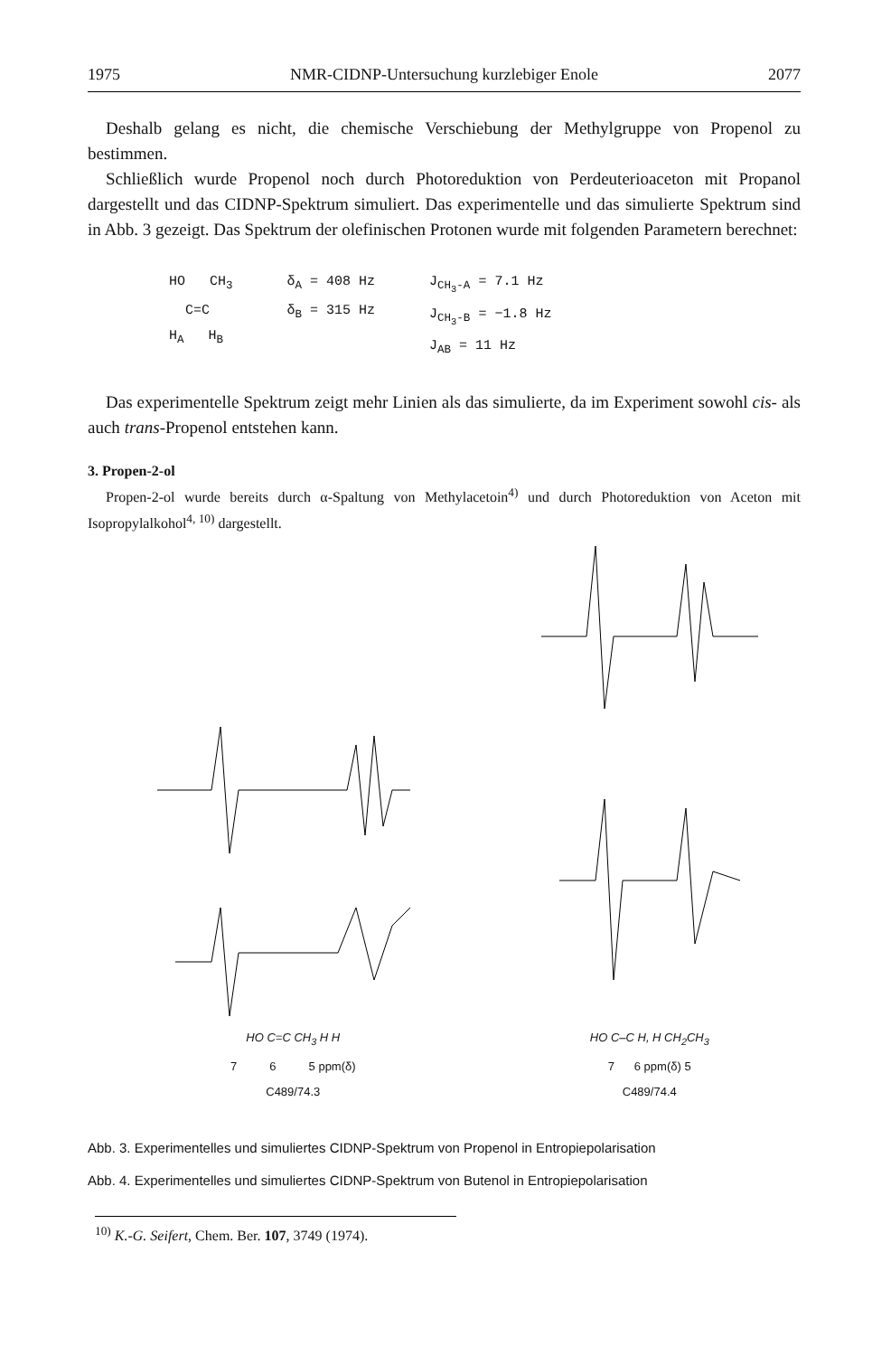1975 NMR-CIDNP-Untersuchung kurzlebiger Enole 2077
Deshalb gelang es nicht, die chemische Verschiebung der Methylgruppe von Propenol zu bestimmen.
Schließlich wurde Propenol noch durch Photoreduktion von Perdeuterioaceton mit Propanol dargestellt und das CIDNP-Spektrum simuliert. Das experimentelle und das simulierte Spektrum sind in Abb. 3 gezeigt. Das Spektrum der olefinischen Protonen wurde mit folgenden Parametern berechnet:
HO CH<sub>3</sub>
C=C
H<sub>A</sub> H<sub>B</sub>
δ<sub>A</sub> = 408 Hz
δ<sub>B</sub> = 315 Hz
J<sub>CH<sub>3</sub>-A</sub> = 7.1 Hz
J<sub>CH<sub>3</sub>-B</sub> = −1.8 Hz
J<sub>AB</sub> = 11 Hz
Das experimentelle Spektrum zeigt mehr Linien als das simulierte, da im Experiment sowohl cis- als auch trans-Propenol entstehen kann.
3. Propen-2-ol
Propen-2-ol wurde bereits durch α-Spaltung von Methylacetoin<sup>4)</sup> und durch Photoreduktion von Aceton mit Isopropylalkohol<sup>4, 10)</sup> dargestellt.
HO C=C CH<sub>3</sub> H H
7 6 5 ppm(δ)
C489/74.3
HO C–C H, H CH<sub>2</sub>CH<sub>3</sub>
7 6 ppm(δ) 5
C489/74.4
Abb. 3. Experimentelles und simuliertes CIDNP-Spektrum von Propenol in Entropiepolarisation
Abb. 4. Experimentelles und simuliertes CIDNP-Spektrum von Butenol in Entropiepolarisation
<sup>10)</sup> K.-G. Seifert, Chem. Ber. 107, 3749 (1974).